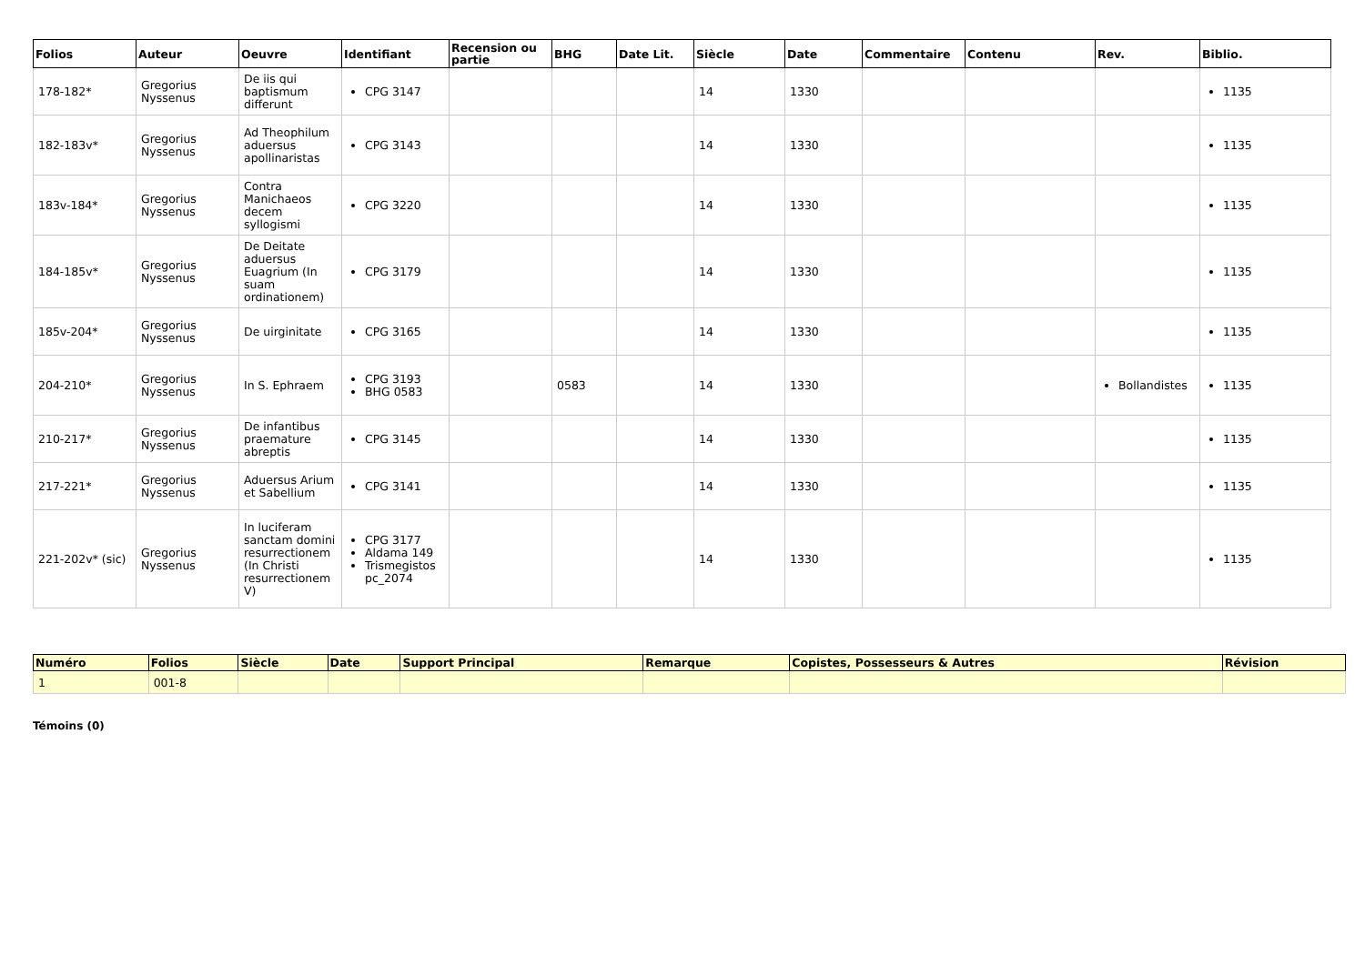| Folios | Auteur | Oeuvre | Identifiant | Recension ou partie | BHG | Date Lit. | Siècle | Date | Commentaire | Contenu | Rev. | Biblio. |
| --- | --- | --- | --- | --- | --- | --- | --- | --- | --- | --- | --- | --- |
| 178-182* | Gregorius Nyssenus | De iis qui baptismum differunt | CPG 3147 | | | | 14 | 1330 | | | | 1135 |
| 182-183v* | Gregorius Nyssenus | Ad Theophilum aduersus apollinaristas | CPG 3143 | | | | 14 | 1330 | | | | 1135 |
| 183v-184* | Gregorius Nyssenus | Contra Manichaeos decem syllogismi | CPG 3220 | | | | 14 | 1330 | | | | 1135 |
| 184-185v* | Gregorius Nyssenus | De Deitate aduersus Euagrium (In suam ordinationem) | CPG 3179 | | | | 14 | 1330 | | | | 1135 |
| 185v-204* | Gregorius Nyssenus | De uirginitate | CPG 3165 | | | | 14 | 1330 | | | | 1135 |
| 204-210* | Gregorius Nyssenus | In S. Ephraem | CPG 3193 BHG 0583 | | 0583 | | 14 | 1330 | | | Bollandistes | 1135 |
| 210-217* | Gregorius Nyssenus | De infantibus praemature abreptis | CPG 3145 | | | | 14 | 1330 | | | | 1135 |
| 217-221* | Gregorius Nyssenus | Aduersus Arium et Sabellium | CPG 3141 | | | | 14 | 1330 | | | | 1135 |
| 221-202v* (sic) | Gregorius Nyssenus | In luciferam sanctam domini resurrectionem (In Christi resurrectionem V) | CPG 3177 Aldama 149 Trismegistos pc_2074 | | | | 14 | 1330 | | | | 1135 |
| Numéro | Folios | Siècle | Date | Support Principal | Remarque | Copistes, Possesseurs & Autres | Révision |
| --- | --- | --- | --- | --- | --- | --- | --- |
| 1 | 001-8 | | | | | | |
Témoins (0)